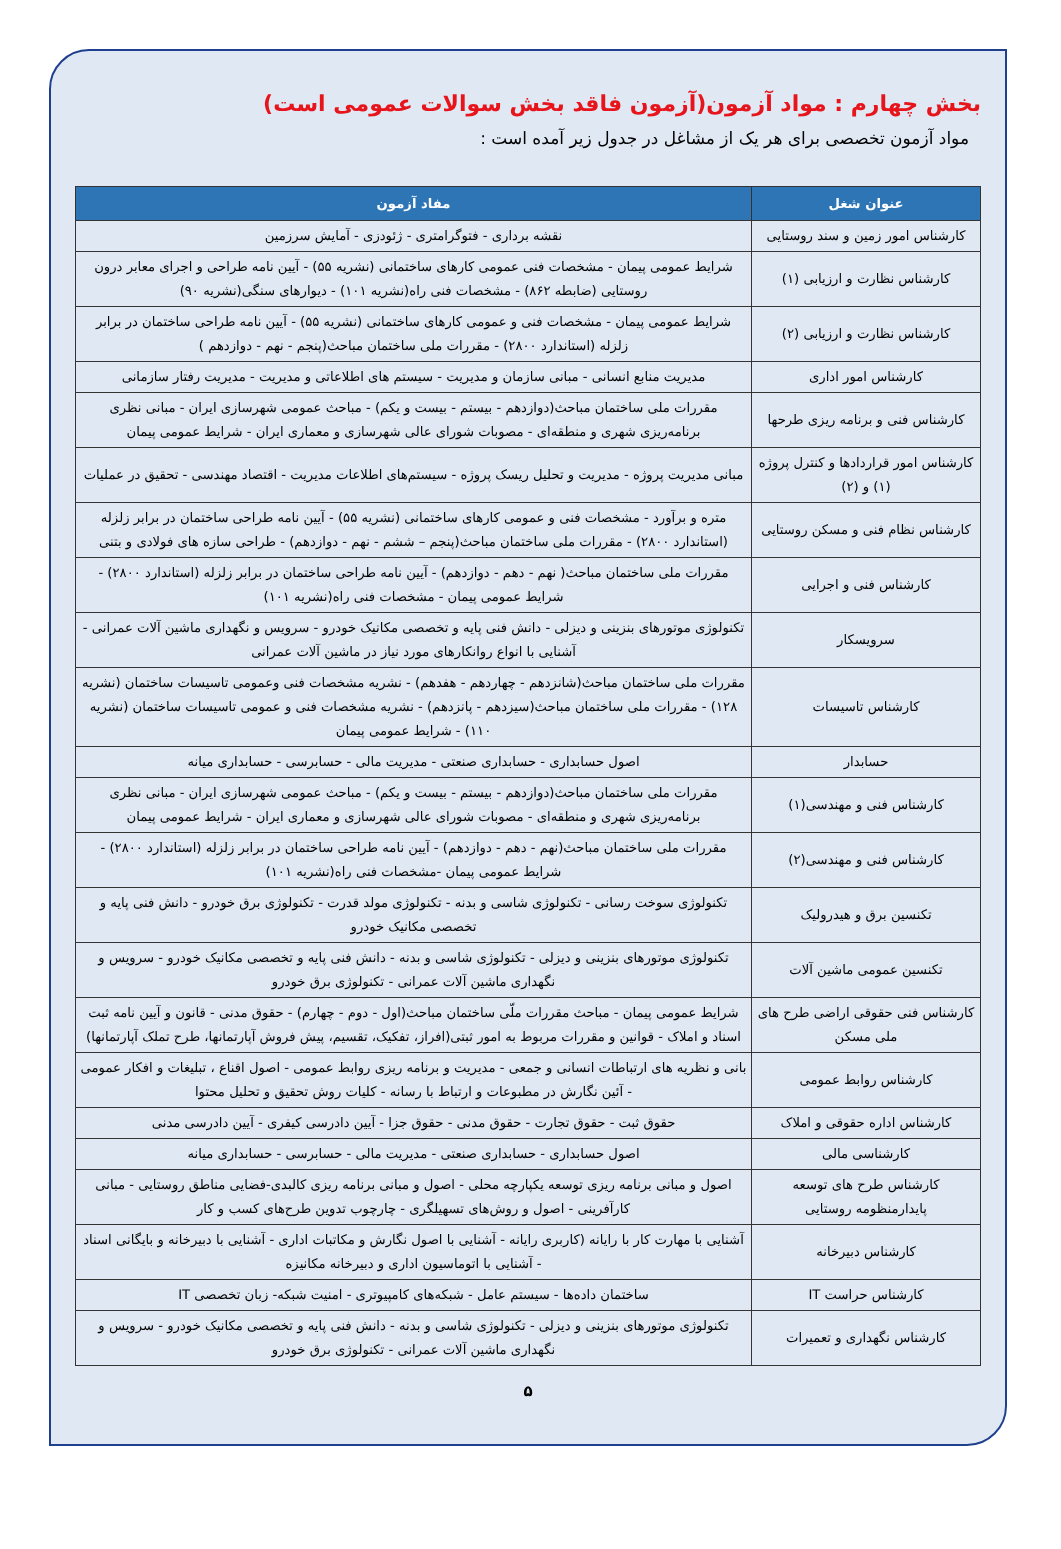بخش چهارم : مواد آزمون(آزمون فاقد بخش سوالات عمومی است)
مواد آزمون تخصصی برای هر یک از مشاغل در جدول زیر آمده است :
| عنوان شغل | مفاد آزمون |
| --- | --- |
| کارشناس امور زمین و سند روستایی | نقشه برداری - فتوگرامتری - ژئودزی - آمایش سرزمین |
| کارشناس نظارت و ارزیابی (۱) | شرایط عمومی پیمان - مشخصات فنی عمومی کارهای ساختمانی (نشریه ۵۵) - آیین نامه طراحی و اجرای معابر درون روستایی (ضابطه ۸۶۲) - مشخصات فنی راه(نشریه ۱۰۱) - دیوارهای سنگی(نشریه ۹۰) |
| کارشناس نظارت و ارزیابی (۲) | شرایط عمومی پیمان - مشخصات فنی و عمومی کارهای ساختمانی (نشریه ۵۵) - آیین نامه طراحی ساختمان در برابر زلزله (استاندارد ۲۸۰۰) - مقررات ملی ساختمان مباحث(پنجم - نهم - دوازدهم ) |
| کارشناس امور اداری | مدیریت منابع انسانی - مبانی سازمان و مدیریت - سیستم های اطلاعاتی و مدیریت - مدیریت رفتار سازمانی |
| کارشناس فنی و برنامه ریزی طرحها | مقررات ملی ساختمان مباحث(دوازدهم - بیستم - بیست و یکم) - مباحث عمومی شهرسازی ایران - مبانی نظری برنامه‌ریزی شهری و منطقه‌ای - مصوبات شورای عالی شهرسازی و معماری ایران - شرایط عمومی پیمان |
| کارشناس امور قراردادها و کنترل پروژه (۱) و (۲) | مبانی مدیریت پروژه - مدیریت و تحلیل ریسک پروژه - سیستم‌های اطلاعات مدیریت - اقتصاد مهندسی - تحقیق در عملیات |
| کارشناس نظام فنی و مسکن روستایی | متره و برآورد - مشخصات فنی و عمومی کارهای ساختمانی (نشریه ۵۵) - آیین نامه طراحی ساختمان در برابر زلزله (استاندارد ۲۸۰۰) - مقررات ملی ساختمان مباحث(پنجم – ششم - نهم - دوازدهم) - طراحی سازه های فولادی و بتنی |
| کارشناس فنی و اجرایی | مقررات ملی ساختمان مباحث( نهم - دهم - دوازدهم) - آیین نامه طراحی ساختمان در برابر زلزله (استاندارد ۲۸۰۰) - شرایط عمومی پیمان - مشخصات فنی راه(نشریه ۱۰۱) |
| سرویسکار | تکنولوژی موتورهای بنزینی و دیزلی - دانش فنی پایه و تخصصی مکانیک خودرو - سرویس و نگهداری ماشین آلات عمرانی - آشنایی با انواع روانکارهای مورد نیاز در ماشین آلات عمرانی |
| کارشناس تاسیسات | مقررات ملی ساختمان مباحث(شانزدهم - چهاردهم - هفدهم) - نشریه مشخصات فنی وعمومی تاسیسات ساختمان (نشریه ۱۲۸) - مقررات ملی ساختمان مباحث(سیزدهم - پانزدهم) - نشریه مشخصات فنی و عمومی تاسیسات ساختمان (نشریه ۱۱۰) - شرایط عمومی پیمان |
| حسابدار | اصول حسابداری - حسابداری صنعتی - مدیریت مالی - حسابرسی - حسابداری میانه |
| کارشناس فنی و مهندسی(۱) | مقررات ملی ساختمان مباحث(دوازدهم - بیستم - بیست و یکم) - مباحث عمومی شهرسازی ایران - مبانی نظری برنامه‌ریزی شهری و منطقه‌ای - مصوبات شورای عالی شهرسازی و معماری ایران - شرایط عمومی پیمان |
| کارشناس فنی و مهندسی(۲) | مقررات ملی ساختمان مباحث(نهم - دهم - دوازدهم) - آیین نامه طراحی ساختمان در برابر زلزله (استاندارد ۲۸۰۰) - شرایط عمومی پیمان -مشخصات فنی راه(نشریه ۱۰۱) |
| تکنسین برق و هیدرولیک | تکنولوژی سوخت رسانی - تکنولوژی شاسی و بدنه - تکنولوژی مولد قدرت - تکنولوژی برق خودرو - دانش فنی پایه و تخصصی مکانیک خودرو |
| تکنسین عمومی ماشین آلات | تکنولوژی موتورهای بنزینی و دیزلی - تکنولوژی شاسی و بدنه - دانش فنی پایه و تخصصی مکانیک خودرو - سرویس و نگهداری ماشین آلات عمرانی - تکنولوژی برق خودرو |
| کارشناس فنی حقوقی اراضی طرح های ملی مسکن | شرایط عمومی پیمان - مباحث مقررات ملّی ساختمان مباحث(اول - دوم - چهارم) - حقوق مدنی - قانون و آیین نامه ثبت اسناد و املاک - قوانین و مقررات مربوط به امور ثبتی(افراز، تفکیک، تقسیم، پیش فروش آپارتمانها، طرح تملک آپارتمانها) |
| کارشناس روابط عمومی | بانی و نظریه های ارتباطات انسانی و جمعی - مدیریت و برنامه ریزی روابط عمومی - اصول اقناع ، تبلیغات و افکار عمومی - آئین نگارش در مطبوعات و ارتباط با رسانه - کلیات روش تحقیق و تحلیل محتوا |
| کارشناس اداره حقوقی و املاک | حقوق ثبت - حقوق تجارت - حقوق مدنی - حقوق جزا - آیین دادرسی کیفری - آیین دادرسی مدنی |
| کارشناسی مالی | اصول حسابداری - حسابداری صنعتی - مدیریت مالی - حسابرسی - حسابداری میانه |
| کارشناس طرح های توسعه پایدارمنظومه روستایی | اصول و مبانی برنامه ریزی توسعه یکپارچه محلی - اصول و مبانی برنامه ریزی کالبدی-فضایی مناطق روستایی - مبانی کارآفرینی - اصول و روش‌های تسهیلگری - چارچوب تدوین طرح‌های کسب و کار |
| کارشناس دبیرخانه | آشنایی با مهارت کار با رایانه (کاربری رایانه - آشنایی با اصول نگارش و مکاتبات اداری - آشنایی با دبیرخانه و بایگانی اسناد - آشنایی با اتوماسیون اداری و دبیرخانه مکانیزه |
| کارشناس حراست IT | ساختمان داده‌ها - سیستم عامل - شبکه‌های کامپیوتری - امنیت شبکه- زبان تخصصی IT |
| کارشناس نگهداری و تعمیرات | تکنولوژی موتورهای بنزینی و دیزلی - تکنولوژی شاسی و بدنه - دانش فنی پایه و تخصصی مکانیک خودرو - سرویس و نگهداری ماشین آلات عمرانی - تکنولوژی برق خودرو |
۵